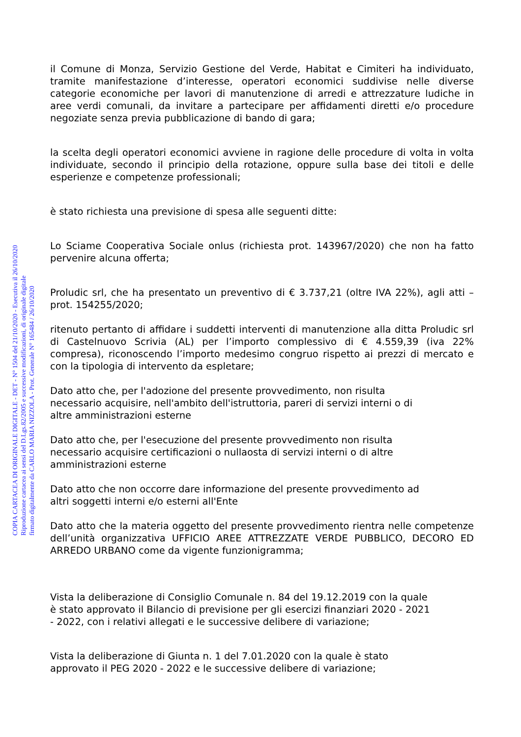il Comune di Monza, Servizio Gestione del Verde, Habitat e Cimiteri ha individuato, tramite manifestazione d’interesse, operatori economici suddivise nelle diverse categorie economiche per lavori di manutenzione di arredi e attrezzature ludiche in aree verdi comunali, da invitare a partecipare per affidamenti diretti e/o procedure negoziate senza previa pubblicazione di bando di gara;
la scelta degli operatori economici avviene in ragione delle procedure di volta in volta individuate, secondo il principio della rotazione, oppure sulla base dei titoli e delle esperienze e competenze professionali;
è stato richiesta una previsione di spesa alle seguenti ditte:
Lo Sciame Cooperativa Sociale onlus (richiesta prot. 143967/2020) che non ha fatto pervenire alcuna offerta;
Proludic srl, che ha presentato un preventivo di € 3.737,21 (oltre IVA 22%), agli atti – prot. 154255/2020;
ritenuto pertanto di affidare i suddetti interventi di manutenzione alla ditta Proludic srl di Castelnuovo Scrivia (AL) per l’importo complessivo di € 4.559,39 (iva 22% compresa), riconoscendo l’importo medesimo congruo rispetto ai prezzi di mercato e con la tipologia di intervento da espletare;
Dato atto che, per l'adozione del presente provvedimento, non risulta
necessario acquisire, nell'ambito dell'istruttoria, pareri di servizi interni o di
altre amministrazioni esterne
Dato atto che, per l'esecuzione del presente provvedimento non risulta
necessario acquisire certificazioni o nullaosta di servizi interni o di altre
amministrazioni esterne
Dato atto che non occorre dare informazione del presente provvedimento ad
altri soggetti interni e/o esterni all'Ente
Dato atto che la materia oggetto del presente provvedimento rientra nelle competenze dell’unità organizzativa UFFICIO AREE ATTREZZATE VERDE PUBBLICO, DECORO ED ARREDO URBANO come da vigente funzionigramma;
Vista la deliberazione di Consiglio Comunale n. 84 del 19.12.2019 con la quale
è stato approvato il Bilancio di previsione per gli esercizi finanziari 2020 - 2021
- 2022, con i relativi allegati e le successive delibere di variazione;
Vista la deliberazione di Giunta n. 1 del 7.01.2020 con la quale è stato
approvato il PEG 2020 - 2022 e le successive delibere di variazione;
COPIA CARTACEA DI ORIGINALE DIGITALE - DET - N° 1504 del 21/10/2020 - Esecutiva il 26/10/2020
Riproduzione cartacea ai sensi del D.Lgs.82/2005 e successive modificazioni, di originale digitale
firmato digitalmente da CARLO MARIA NIZZOLA - Prot. Generale N° 165484 / 26/10/2020